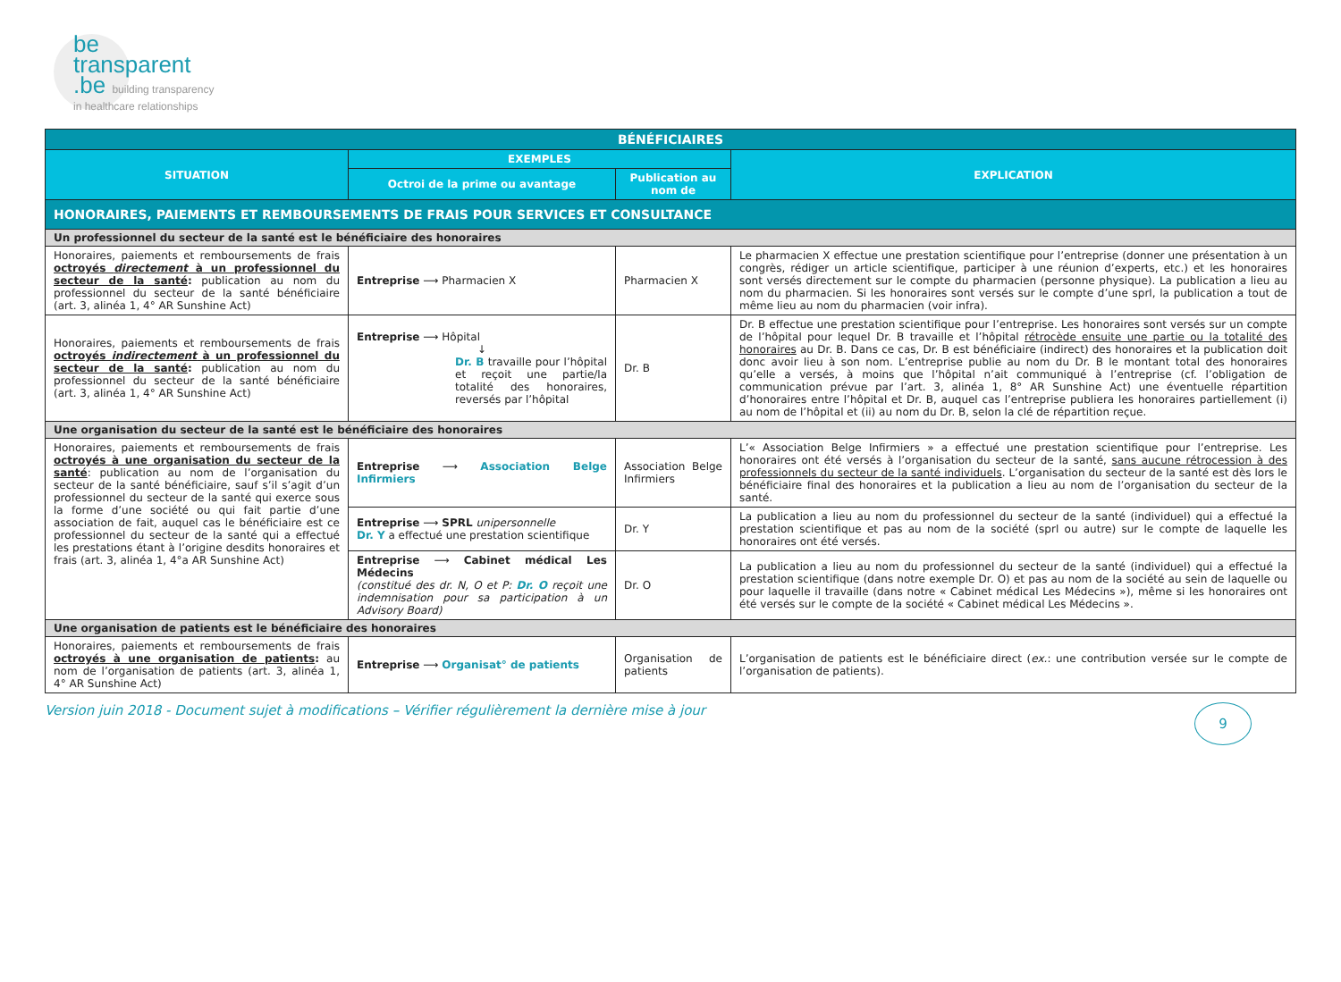be
transparent
.be building transparency
in healthcare relationships
| BÉNÉFICIAIRES | | | |
| --- | --- | --- | --- |
| SITUATION | EXEMPLES | | EXPLICATION |
| | Octroi de la prime ou avantage | Publication au nom de | |
| HONORAIRES, PAIEMENTS ET REMBOURSEMENTS DE FRAIS POUR SERVICES ET CONSULTANCE | | | |
| Un professionnel du secteur de la santé est le bénéficiaire des honoraires | | | |
| Honoraires, paiements et remboursements de frais octroyés directement à un professionnel du secteur de la santé : publication au nom du professionnel du secteur de la santé bénéficiaire (art. 3, alinéa 1, 4° AR Sunshine Act) | Entreprise ⟶ Pharmacien X | Pharmacien X | Le pharmacien X effectue une prestation scientifique pour l’entreprise (donner une présentation à un congrès, rédiger un article scientifique, participer à une réunion d’experts, etc.) et les honoraires sont versés directement sur le compte du pharmacien (personne physique). La publication a lieu au nom du pharmacien. Si les honoraires sont versés sur le compte d’une sprl, la publication a tout de même lieu au nom du pharmacien (voir infra). |
| Honoraires, paiements et remboursements de frais octroyés indirectement à un professionnel du secteur de la santé : publication au nom du professionnel du secteur de la santé bénéficiaire (art. 3, alinéa 1, 4° AR Sunshine Act) | Entreprise ⟶ Hôpital ↓ Dr. B travaille pour l’hôpital et reçoit une partie/la totalité des honoraires, reversés par l’hôpital | Dr. B | Dr. B effectue une prestation scientifique pour l’entreprise. Les honoraires sont versés sur un compte de l’hôpital pour lequel Dr. B travaille et l’hôpital rétrocède ensuite une partie ou la totalité des honoraires au Dr. B. Dans ce cas, Dr. B est bénéficiaire (indirect) des honoraires et la publication doit donc avoir lieu à son nom. L’entreprise publie au nom du Dr. B le montant total des honoraires qu’elle a versés, à moins que l’hôpital n’ait communiqué à l’entreprise (cf. l’obligation de communication prévue par l’art. 3, alinéa 1, 8° AR Sunshine Act) une éventuelle répartition d’honoraires entre l’hôpital et Dr. B, auquel cas l’entreprise publiera les honoraires partiellement (i) au nom de l’hôpital et (ii) au nom du Dr. B, selon la clé de répartition reçue. |
| Une organisation du secteur de la santé est le bénéficiaire des honoraires | | | |
| Honoraires, paiements et remboursements de frais octroyés à une organisation du secteur de la santé : publication au nom de l’organisation du secteur de la santé bénéficiaire, sauf s’il s’agit d’un professionnel du secteur de la santé qui exerce sous la forme d’une société ou qui fait partie d’une association de fait, auquel cas le bénéficiaire est ce professionnel du secteur de la santé qui a effectué les prestations étant à l’origine desdits honoraires et frais (art. 3, alinéa 1, 4°a AR Sunshine Act) | Entreprise ⟶ Association Belge Infirmiers | Association Belge Infirmiers | L’« Association Belge Infirmiers » a effectué une prestation scientifique pour l’entreprise. Les honoraires ont été versés à l’organisation du secteur de la santé, sans aucune rétrocession à des professionnels du secteur de la santé individuels . L’organisation du secteur de la santé est dès lors le bénéficiaire final des honoraires et la publication a lieu au nom de l’organisation du secteur de la santé. |
| | Entreprise ⟶ SPRL unipersonnelle Dr. Y a effectué une prestation scientifique | Dr. Y | La publication a lieu au nom du professionnel du secteur de la santé (individuel) qui a effectué la prestation scientifique et pas au nom de la société (sprl ou autre) sur le compte de laquelle les honoraires ont été versés. |
| | Entreprise ⟶ Cabinet médical Les Médecins (constitué des dr. N, O et P: Dr. O reçoit une indemnisation pour sa participation à un Advisory Board) | Dr. O | La publication a lieu au nom du professionnel du secteur de la santé (individuel) qui a effectué la prestation scientifique (dans notre exemple Dr. O) et pas au nom de la société au sein de laquelle ou pour laquelle il travaille (dans notre « Cabinet médical Les Médecins »), même si les honoraires ont été versés sur le compte de la société « Cabinet médical Les Médecins ». |
| Une organisation de patients est le bénéficiaire des honoraires | | | |
| Honoraires, paiements et remboursements de frais octroyés à une organisation de patients : au nom de l’organisation de patients (art. 3, alinéa 1, 4° AR Sunshine Act) | Entreprise ⟶ Organisat° de patients | Organisation de patients | L’organisation de patients est le bénéficiaire direct ( ex. : une contribution versée sur le compte de l’organisation de patients). |
Version juin 2018 - Document sujet à modifications – Vérifier régulièrement la dernière mise à jour 9